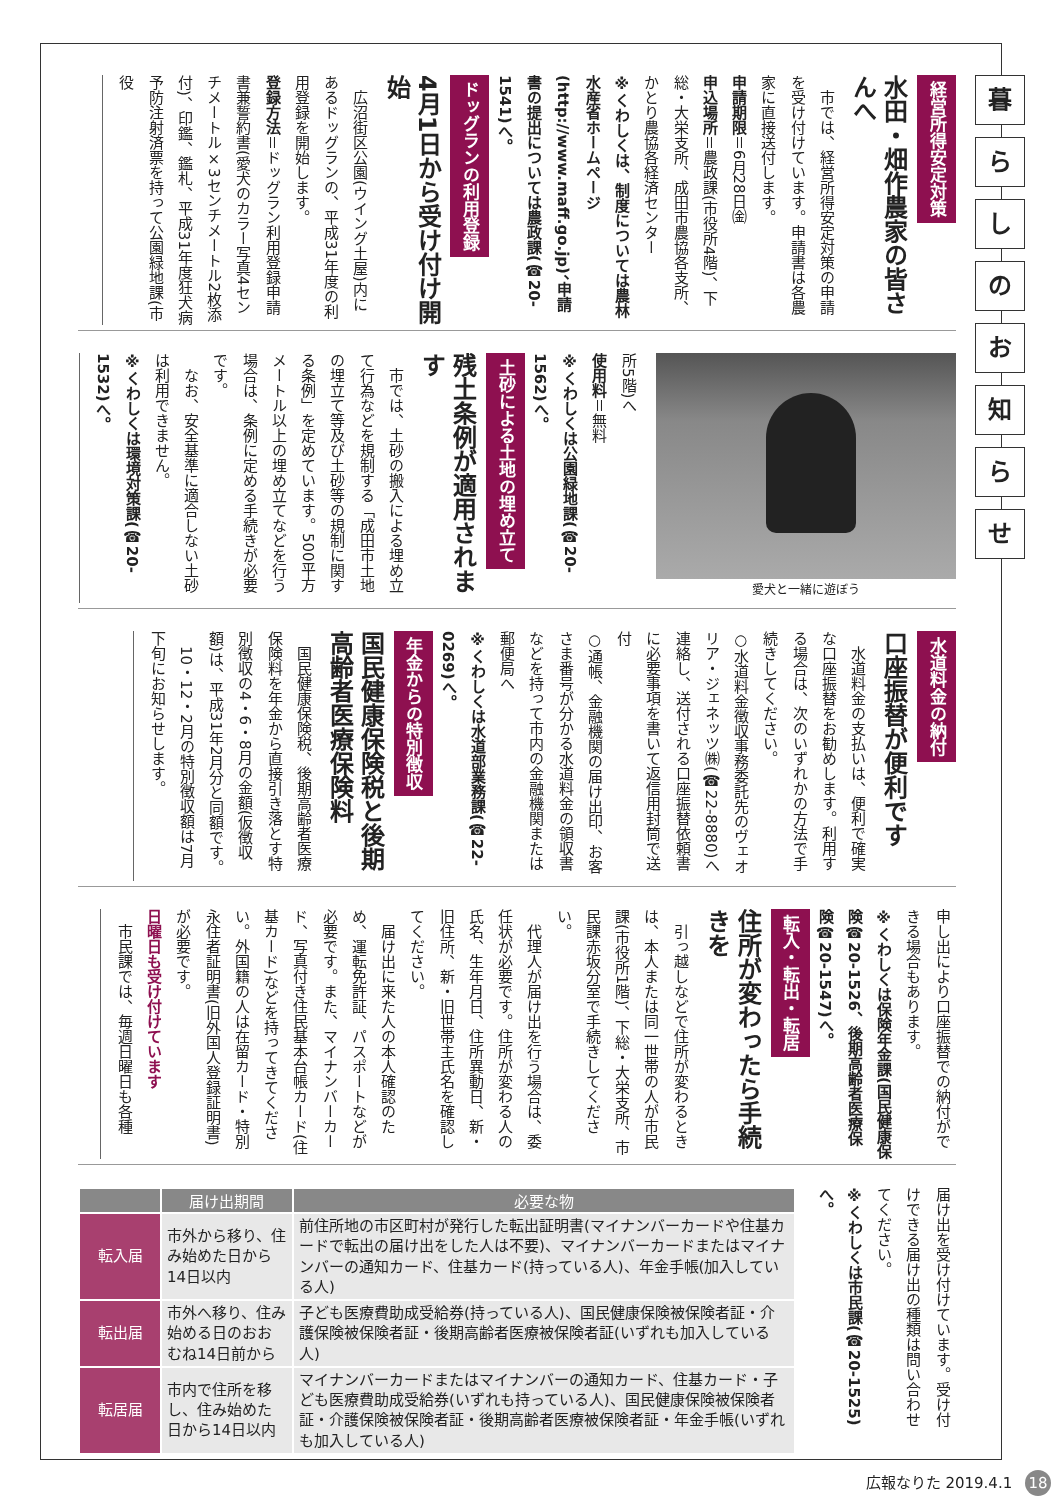暮
ら
し
の
お
知
ら
せ
経営所得安定対策
水田・畑作農家の皆さんへ
市では、経営所得安定対策の申請を受け付けています。申請書は各農家に直接送付します。
申請期限＝6月28日㈮
申込場所＝農政課(市役所4階)、下総・大栄支所、成田市農協各支所、かとり農協各経済センター
※くわしくは、制度については農林水産省ホームページ(http://www.maff.go.jp)、申請書の提出については農政課(☎20-1541)へ。
ドッグランの利用登録
4月1日から受け付け開始
広沼街区公園(ウイング土屋)内にあるドッグランの、平成31年度の利用登録を開始します。
登録方法＝ドッグラン利用登録申請書兼誓約書(愛犬のカラー写真4センチメートル×3センチメートル2枚添付)、印鑑、鑑札、平成31年度狂犬病予防注射済票を持って公園緑地課(市役
愛犬と一緒に遊ぼう
所5階)へ
使用料＝無料
※くわしくは公園緑地課(☎20-1562)へ。
土砂による土地の埋め立て
残土条例が適用されます
市では、土砂の搬入による埋め立て行為などを規制する「成田市土地の埋立て等及び土砂等の規制に関する条例」を定めています。500平方メートル以上の埋め立てなどを行う場合は、条例に定める手続きが必要です。
なお、安全基準に適合しない土砂は利用できません。
※くわしくは環境対策課(☎20-1532)へ。
水道料金の納付
口座振替が便利です
水道料金の支払いは、便利で確実な口座振替をお勧めします。利用する場合は、次のいずれかの方法で手続きしてください。
○水道料金徴収事務委託先のヴェオリア・ジェネッツ㈱(☎22-8880)へ連絡し、送付される口座振替依頼書に必要事項を書いて返信用封筒で送付
○通帳、金融機関の届け出印、お客さま番号が分かる水道料金の領収書などを持って市内の金融機関または郵便局へ
※くわしくは水道部業務課(☎22-0269)へ。
年金からの特別徴収
国民健康保険税と後期高齢者医療保険料
国民健康保険税、後期高齢者医療保険料を年金から直接引き落とす特別徴収の4・6・8月の金額(仮徴収額)は、平成31年2月分と同額です。
10・12・2月の特別徴収額は7月下旬にお知らせします。
申し出により口座振替での納付ができる場合もあります。
※くわしくは保険年金課(国民健康保険☎20-1526、後期高齢者医療保険☎20-1547)へ。
転入・転出・転居
住所が変わったら手続きを
引っ越しなどで住所が変わるときは、本人または同一世帯の人が市民課(市役所1階)、下総・大栄支所、市民課赤坂分室で手続きしてください。
代理人が届け出を行う場合は、委任状が必要です。住所が変わる人の氏名、生年月日、住所異動日、新・旧住所、新・旧世帯主氏名を確認してください。
届け出に来た人の本人確認のため、運転免許証、パスポートなどが必要です。また、マイナンバーカード、写真付き住民基本台帳カード(住基カード)などを持ってきてください。外国籍の人は在留カード・特別永住者証明書(旧外国人登録証明書)が必要です。
日曜日も受け付けています
市民課では、毎週日曜日も各種
届け出を受け付けています。受け付けできる届け出の種類は問い合わせてください。
※くわしくは市民課(☎20-1525)へ。
| | 届け出期間 | 必要な物 |
| --- | --- | --- |
| 転入届 | 市外から移り、住み始めた日から14日以内 | 前住所地の市区町村が発行した転出証明書(マイナンバーカードや住基カードで転出の届け出をした人は不要)、マイナンバーカードまたはマイナンバーの通知カード、住基カード(持っている人)、年金手帳(加入している人) |
| 転出届 | 市外へ移り、住み始める日のおおむね14日前から | 子ども医療費助成受給券(持っている人)、国民健康保険被保険者証・介護保険被保険者証・後期高齢者医療被保険者証(いずれも加入している人) |
| 転居届 | 市内で住所を移し、住み始めた日から14日以内 | マイナンバーカードまたはマイナンバーの通知カード、住基カード・子ども医療費助成受給券(いずれも持っている人)、国民健康保険被保険者証・介護保険被保険者証・後期高齢者医療被保険者証・年金手帳(いずれも加入している人) |
広報なりた 2019.4.1 18